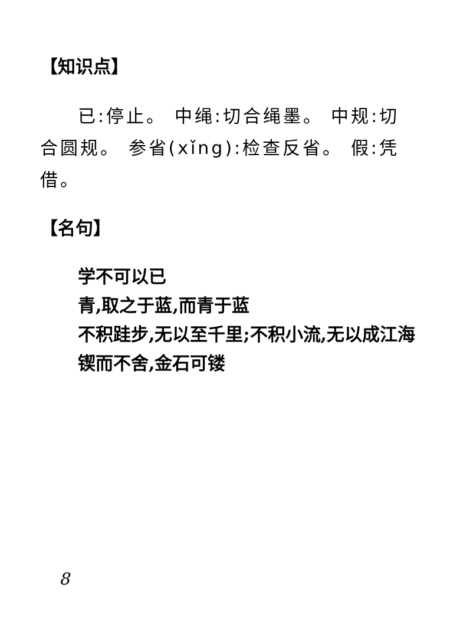【知识点】
已:停止。 中绳:切合绳墨。 中规:切合圆规。 参省(xǐng):检查反省。 假:凭借。
【名句】
学不可以已
青,取之于蓝,而青于蓝
不积跬步,无以至千里;不积小流,无以成江海
锲而不舍,金石可镂
8